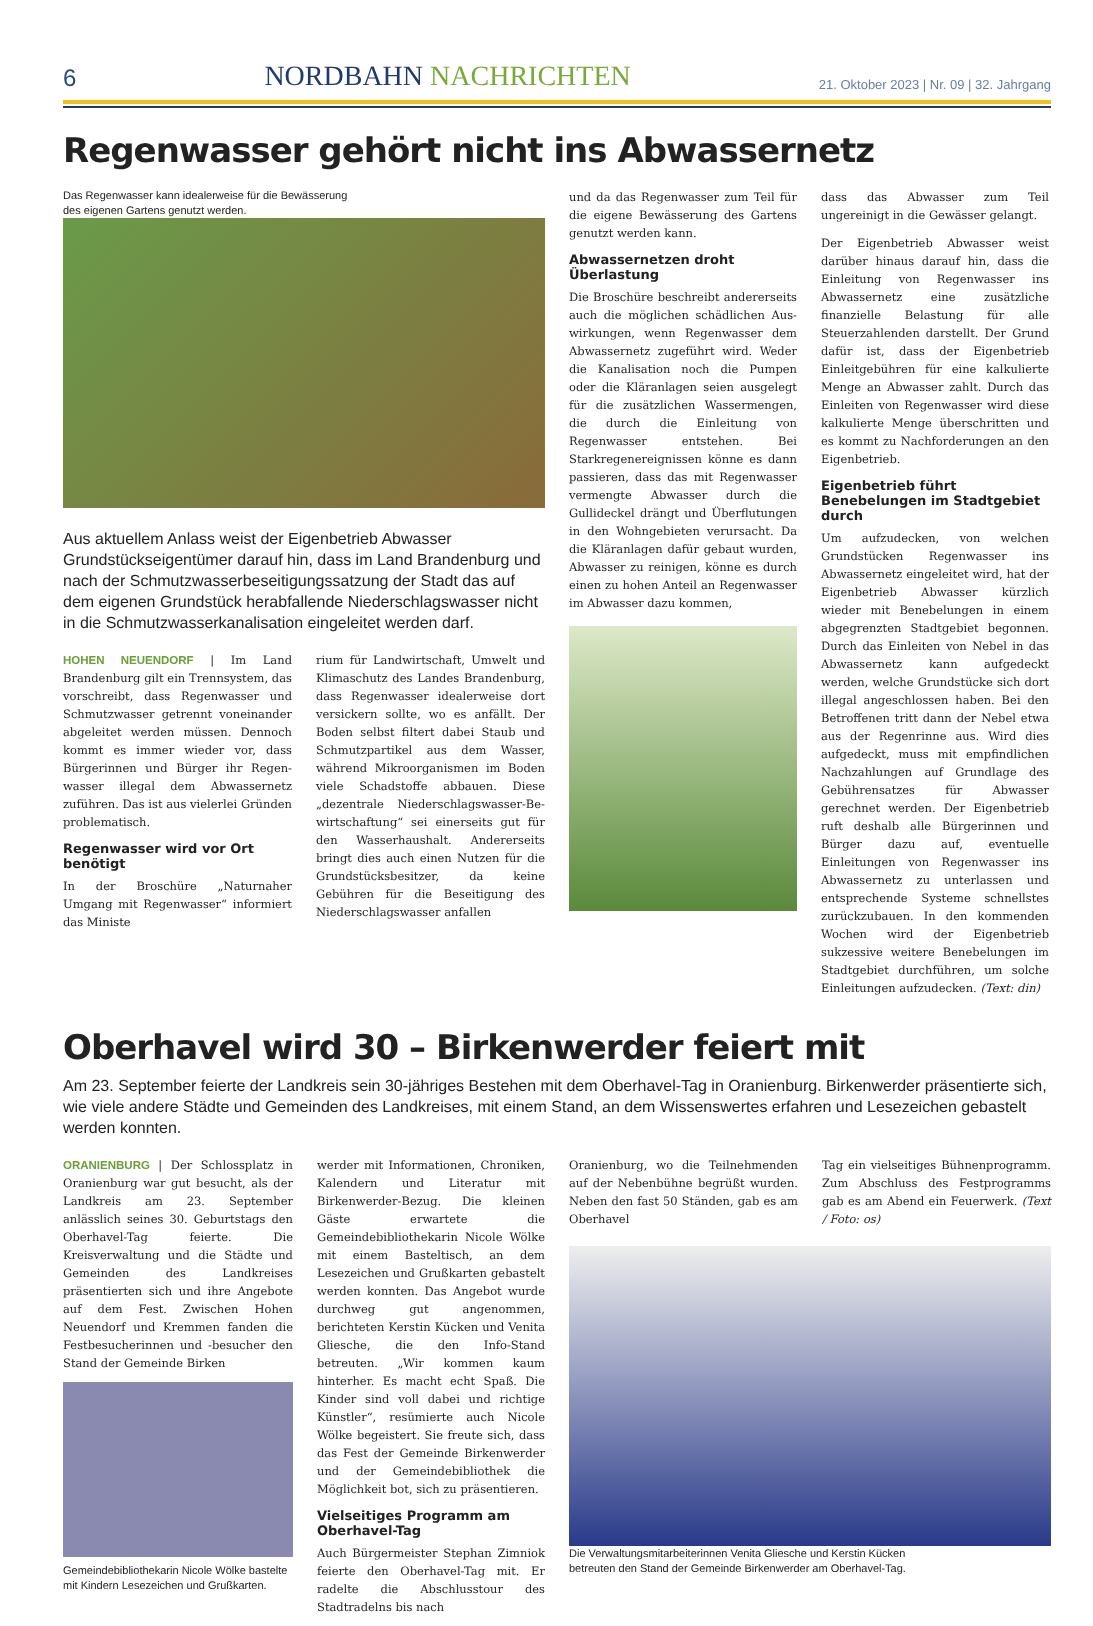6
NORDBAHN NACHRICHTEN
21. Oktober 2023 | Nr. 09 | 32. Jahrgang
Regenwasser gehört nicht ins Abwassernetz
Das Regenwasser kann idealerweise für die Bewässerung
des eigenen Gartens genutzt werden.
Aus aktuellem Anlass weist der Eigenbetrieb Abwasser Grundstücks­eigentümer darauf hin, dass im Land Brandenburg und nach der Schmutzwasserbeseitigungssatzung der Stadt das auf dem eigenen Grundstück herabfallende Niederschlagswasser nicht in die Schmutz­wasserkanalisation eingeleitet werden darf.
HOHEN NEUENDORF | Im Land Brandenburg gilt ein Trennsystem, das vorschreibt, dass Regenwasser und Schmutzwasser getrennt voneinander abgeleitet werden müssen. Dennoch kommt es immer wieder vor, dass Bürgerinnen und Bürger ihr Regen­wasser illegal dem Abwassernetz zufüh­ren. Das ist aus vielerlei Gründen proble­matisch.
Regenwasser wird vor Ort benötigt
In der Broschüre „Naturnaher Umgang mit Regenwasser“ informiert das Ministe­
rium für Landwirtschaft, Umwelt und Kli­maschutz des Landes Brandenburg, dass Regenwasser idealerweise dort versickern sollte, wo es anfällt. Der Boden selbst fil­tert dabei Staub und Schmutzpartikel aus dem Wasser, während Mikroorganismen im Boden viele Schadstoffe abbauen. Die­se „dezentrale Niederschlagswasser-Be­wirtschaftung“ sei einerseits gut für den Wasserhaushalt. Andererseits bringt dies auch einen Nutzen für die Grundstücks­besitzer, da keine Gebühren für die Besei­tigung des Niederschlagswasser anfallen
und da das Regenwasser zum Teil für die eigene Bewässerung des Gartens genutzt werden kann.
Abwassernetzen droht Überlas­tung
Die Broschüre beschreibt andererseits auch die möglichen schädlichen Aus­wirkungen, wenn Regenwasser dem Ab­wassernetz zugeführt wird. Weder die Kanalisation noch die Pumpen oder die Kläranlagen seien ausgelegt für die zu­sätzlichen Wassermengen, die durch die Einleitung von Regenwasser entstehen. Bei Starkregenereignissen könne es dann passieren, dass das mit Regenwasser ver­mengte Abwasser durch die Gullideckel drängt und Überflutungen in den Wohnge­bieten verursacht. Da die Kläranlagen da­für gebaut wurden, Abwasser zu reinigen, könne es durch einen zu hohen Anteil an Regenwasser im Abwasser dazu kommen,
dass das Abwasser zum Teil ungereinigt in die Gewässer gelangt.
Der Eigenbetrieb Abwasser weist darü­ber hinaus darauf hin, dass die Einlei­tung von Regenwasser ins Abwassernetz eine zusätzliche finanzielle Belastung für alle Steuerzahlenden darstellt. Der Grund dafür ist, dass der Eigenbetrieb Einleitge­bühren für eine kalkulierte Menge an Ab­wasser zahlt. Durch das Einleiten von Re­genwasser wird diese kalkulierte Menge überschritten und es kommt zu Nachfor­derungen an den Eigenbetrieb.
Eigenbetrieb führt Benebelungen im Stadtgebiet durch
Um aufzudecken, von welchen Grundstü­cken Regenwasser ins Abwassernetz einge­leitet wird, hat der Eigenbetrieb Abwasser kürzlich wieder mit Benebelungen in einem abgegrenzten Stadtgebiet begonnen. Durch das Einleiten von Nebel in das Abwas­sernetz kann aufgedeckt werden, welche Grundstücke sich dort illegal angeschlossen haben. Bei den Betroffenen tritt dann der Nebel etwa aus der Regenrinne aus. Wird dies aufgedeckt, muss mit empfindlichen Nachzahlungen auf Grundlage des Gebüh­rensatzes für Abwasser gerechnet werden. Der Eigenbetrieb ruft deshalb alle Bürge­rinnen und Bürger dazu auf, eventuelle Einleitungen von Regenwasser ins Abwas­sernetz zu unterlassen und entsprechende Systeme schnellstes zurückzubauen. In den kommenden Wochen wird der Eigenbetrieb sukzessive weitere Benebelungen im Stadt­gebiet durchführen, um solche Einleitun­gen aufzudecken. (Text: din)
Oberhavel wird 30 – Birkenwerder feiert mit
Am 23. September feierte der Landkreis sein 30-jähriges Bestehen mit dem Oberhavel-Tag in Oranienburg. Birkenwerder präsentierte sich, wie vie­le andere Städte und Gemeinden des Landkreises, mit einem Stand, an dem Wissenswertes erfahren und Lesezeichen gebastelt werden konnten.
ORANIENBURG | Der Schlossplatz in Orani­enburg war gut besucht, als der Landkreis am 23. September anlässlich seines 30. Ge­burtstags den Oberhavel-Tag feierte. Die Kreisverwaltung und die Städte und Ge­meinden des Landkreises präsentierten sich und ihre Angebote auf dem Fest. Zwi­schen Hohen Neuendorf und Kremmen fanden die Festbesucherinnen und -be­sucher den Stand der Gemeinde Birken­
Gemeindebibliothekarin Nicole Wölke bastelte mit Kindern Lesezeichen und Grußkarten.
werder mit Informationen, Chroniken, Kalendern und Literatur mit Birkenwer­der-Bezug. Die kleinen Gäste erwartete die Gemeindebibliothekarin Nicole Wölke mit einem Basteltisch, an dem Lesezeichen und Grußkarten gebastelt werden konn­ten. Das Angebot wurde durchweg gut an­genommen, berichteten Kerstin Kücken und Venita Gliesche, die den Info-Stand betreuten. „Wir kommen kaum hinterher. Es macht echt Spaß. Die Kinder sind voll dabei und richtige Künstler“, resümierte auch Nicole Wölke begeistert. Sie freute sich, dass das Fest der Gemeinde Birken­werder und der Gemeindebibliothek die Möglichkeit bot, sich zu präsentieren.
Vielseitiges Programm am Oberhavel-Tag
Auch Bürgermeister Stephan Zimniok fei­erte den Oberhavel-Tag mit. Er radelte die Abschlusstour des Stadtradelns bis nach
Oranienburg, wo die Teilnehmenden auf der Nebenbühne begrüßt wurden. Neben den fast 50 Ständen, gab es am Oberhavel­
Tag ein vielseitiges Bühnenprogramm. Zum Abschluss des Festprogramms gab es am Abend ein Feuerwerk. (Text / Foto: os)
Die Verwaltungsmitarbeiterinnen Venita Gliesche und Kerstin Kücken
betreuten den Stand der Gemeinde Birkenwerder am Oberhavel-Tag.